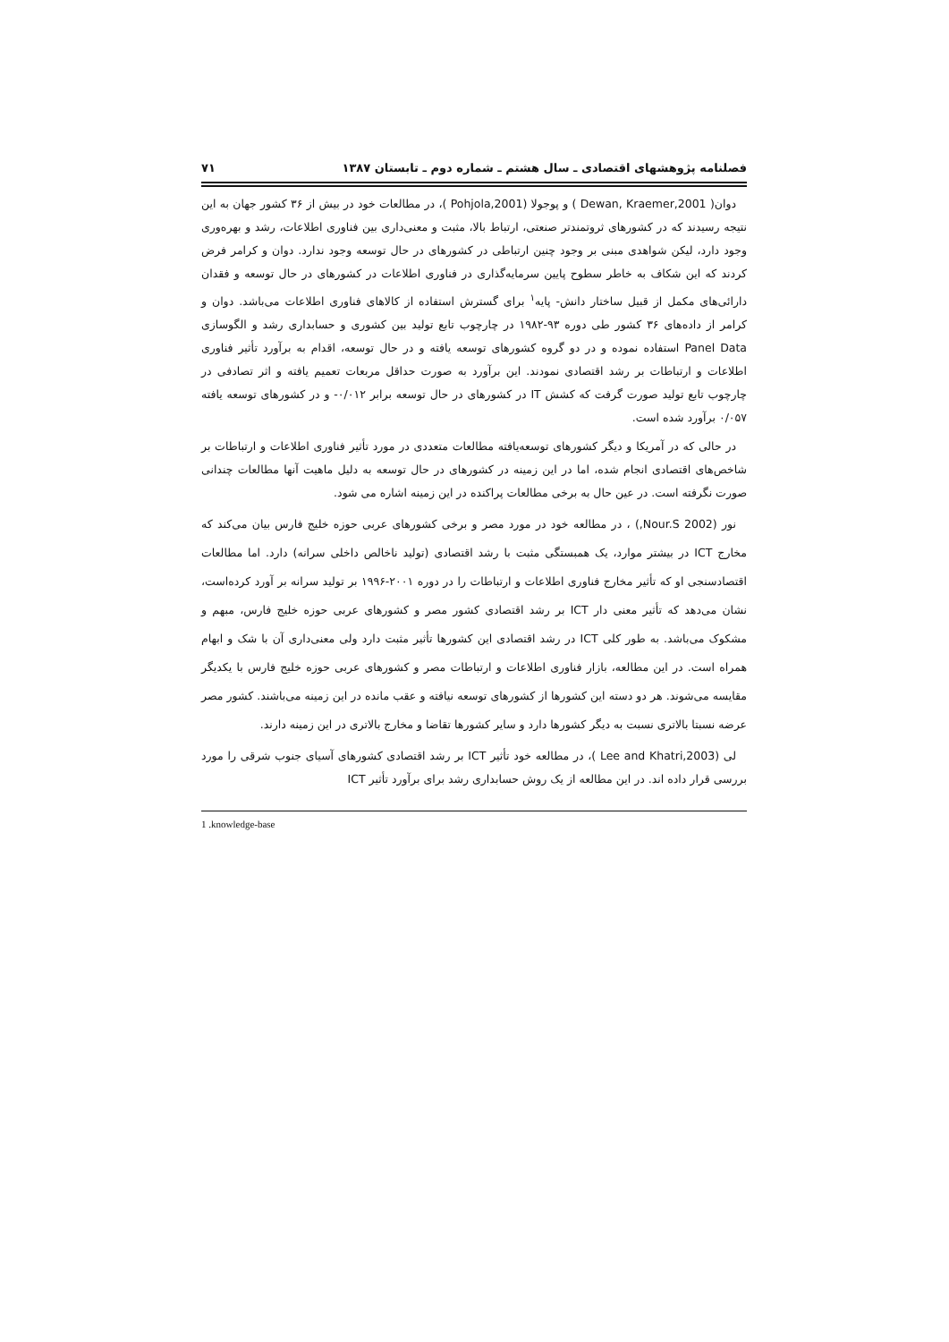فصلنامه پژوهشهای اقتصادی ـ سال هشتم ـ شماره دوم ـ تابستان ۱۳۸۷ ۷۱
دوان( Dewan, Kraemer,2001 ) و پوجولا (Pohjola,2001 )، در مطالعات خود در بیش از ۳۶ کشور جهان به این نتیجه رسیدند که در کشورهای ثروتمندتر صنعتی، ارتباط بالا، مثبت و معنی‌داری بین فناوری اطلاعات، رشد و بهره‌وری وجود دارد، لیکن شواهدی مبنی بر وجود چنین ارتباطی در کشورهای در حال توسعه وجود ندارد. دوان و کرامر فرض کردند که این شکاف به خاطر سطوح پایین سرمایه‌گذاری در فناوری اطلاعات در کشورهای در حال توسعه و فقدان دارائی‌های مکمل از قبیل ساختار دانش- پایه<sup>۱</sup> برای گسترش استفاده از کالاهای فناوری اطلاعات می‌باشد. دوان و کرامر از داده‌های ۳۶ کشور طی دوره ۹۳-۱۹۸۲ در چارچوب تابع تولید بین کشوری و حسابداری رشد و الگوسازی Panel Data استفاده نموده و در دو گروه کشورهای توسعه یافته و در حال توسعه، اقدام به برآورد تأثیر فناوری اطلاعات و ارتباطات بر رشد اقتصادی نمودند. این برآورد به صورت حداقل مربعات تعمیم یافته و اثر تصادفی در چارچوب تابع تولید صورت گرفت که کشش IT در کشورهای در حال توسعه برابر ۰/۰۱۲- و در کشورهای توسعه یافته ۰/۰۵۷ برآورد شده است.
در حالی که در آمریکا و دیگر کشورهای توسعه‌یافته مطالعات متعددی در مورد تأثیر فناوری اطلاعات و ارتباطات بر شاخص‌های اقتصادی انجام شده، اما در این زمینه در کشورهای در حال توسعه به دلیل ماهیت آنها مطالعات چندانی صورت نگرفته است. در عین حال به برخی مطالعات پراکنده در این زمینه اشاره می شود.
نور (Nour.S 2002,) ، در مطالعه خود در مورد مصر و برخی کشورهای عربی حوزه خلیج فارس بیان می‌کند که مخارج ICT در بیشتر موارد، یک همبستگی مثبت با رشد اقتصادی (تولید ناخالص داخلی سرانه) دارد. اما مطالعات اقتصادسنجی او که تأثیر مخارج فناوری اطلاعات و ارتباطات را در دوره ۲۰۰۱-۱۹۹۶ بر تولید سرانه بر آورد کرده‌است، نشان می‌دهد که تأثیر معنی دار ICT بر رشد اقتصادی کشور مصر و کشورهای عربی حوزه خلیج فارس، مبهم و مشکوک می‌باشد. به طور کلی ICT در رشد اقتصادی این کشورها تأثیر مثبت دارد ولی معنی‌داری آن با شک و ابهام همراه است. در این مطالعه، بازار فناوری اطلاعات و ارتباطات مصر و کشورهای عربی حوزه خلیج فارس با یکدیگر مقایسه می‌شوند. هر دو دسته این کشورها از کشورهای توسعه نیافته و عقب مانده در این زمینه می‌باشند. کشور مصر عرضه نسبتا بالاتری نسبت به دیگر کشورها دارد و سایر کشورها تقاضا و مخارج بالاتری در این زمینه دارند.
لی (Lee and Khatri,2003 )، در مطالعه خود تأثیر ICT بر رشد اقتصادی کشورهای آسیای جنوب شرقی را مورد بررسی قرار داده اند. در این مطالعه از یک روش حسابداری رشد برای برآورد تأثیر ICT
1 .knowledge-base